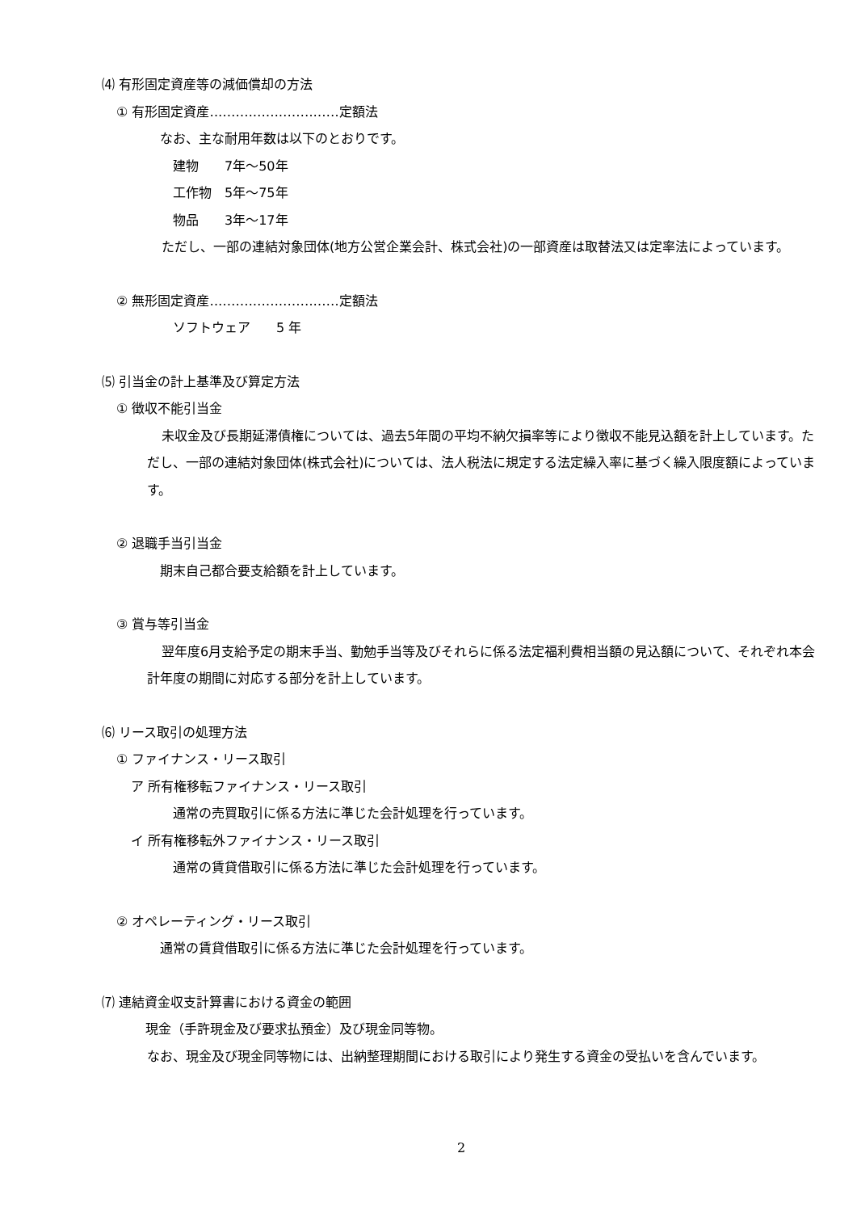⑷ 有形固定資産等の減価償却の方法
① 有形固定資産‥‥‥‥‥‥‥‥‥‥‥‥‥‥‥定額法
なお、主な耐用年数は以下のとおりです。
建物　　7年～50年
工作物　5年～75年
物品　　3年～17年
ただし、一部の連結対象団体(地方公営企業会計、株式会社)の一部資産は取替法又は定率法によっています。
② 無形固定資産‥‥‥‥‥‥‥‥‥‥‥‥‥‥‥定額法
ソフトウェア　　5 年
⑸ 引当金の計上基準及び算定方法
① 徴収不能引当金
未収金及び長期延滞債権については、過去5年間の平均不納欠損率等により徴収不能見込額を計上しています。ただし、一部の連結対象団体(株式会社)については、法人税法に規定する法定繰入率に基づく繰入限度額によっています。
② 退職手当引当金
期末自己都合要支給額を計上しています。
③ 賞与等引当金
翌年度6月支給予定の期末手当、勤勉手当等及びそれらに係る法定福利費相当額の見込額について、それぞれ本会計年度の期間に対応する部分を計上しています。
⑹ リース取引の処理方法
① ファイナンス・リース取引
ア 所有権移転ファイナンス・リース取引
通常の売買取引に係る方法に準じた会計処理を行っています。
イ 所有権移転外ファイナンス・リース取引
通常の賃貸借取引に係る方法に準じた会計処理を行っています。
② オペレーティング・リース取引
通常の賃貸借取引に係る方法に準じた会計処理を行っています。
⑺ 連結資金収支計算書における資金の範囲
現金（手許現金及び要求払預金）及び現金同等物。
なお、現金及び現金同等物には、出納整理期間における取引により発生する資金の受払いを含んでいます。
2